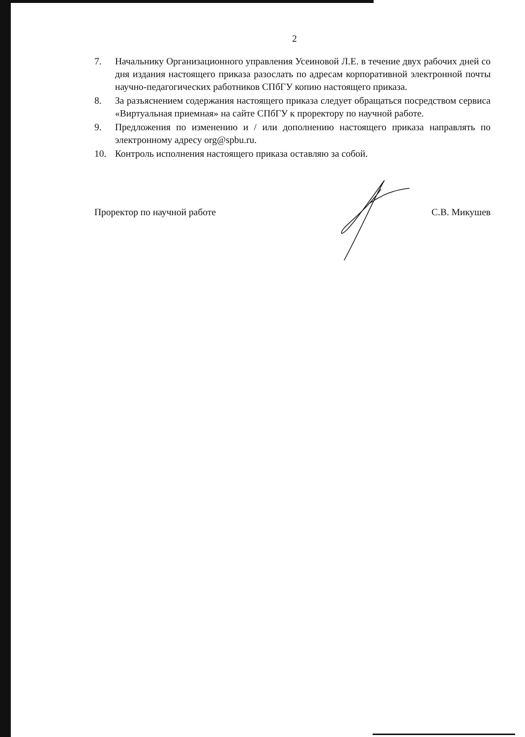2
7. Начальнику Организационного управления Усеиновой Л.Е. в течение двух рабочих дней со дня издания настоящего приказа разослать по адресам корпоративной электронной почты научно-педагогических работников СПбГУ копию настоящего приказа.
8. За разъяснением содержания настоящего приказа следует обращаться посредством сервиса «Виртуальная приемная» на сайте СПбГУ к проректору по научной работе.
9. Предложения по изменению и / или дополнению настоящего приказа направлять по электронному адресу org@spbu.ru.
10. Контроль исполнения настоящего приказа оставляю за собой.
Проректор по научной работе С.В. Микушев